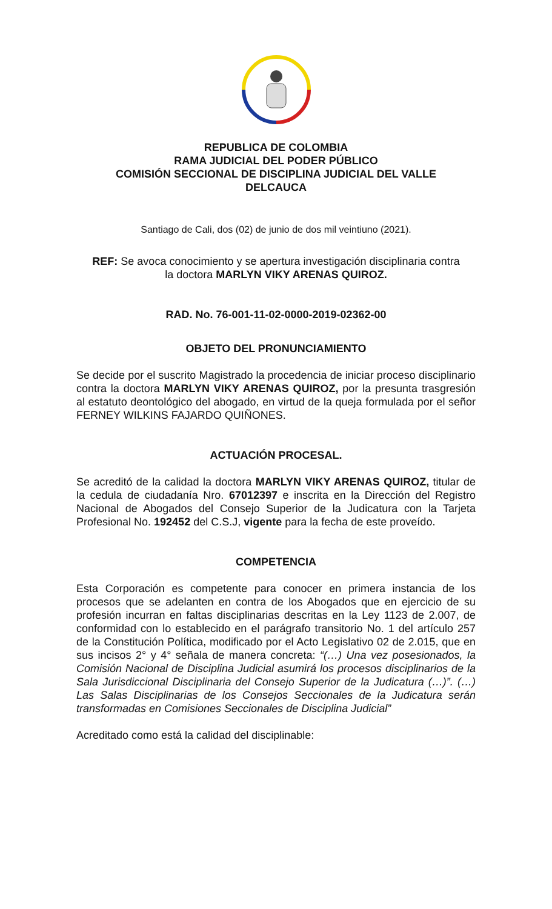REPUBLICA DE COLOMBIA
RAMA JUDICIAL DEL PODER PÚBLICO
COMISIÓN SECCIONAL DE DISCIPLINA JUDICIAL DEL VALLE
DELCAUCA
Santiago de Cali, dos (02) de junio de dos mil veintiuno (2021).
REF: Se avoca conocimiento y se apertura investigación disciplinaria contra
la doctora MARLYN VIKY ARENAS QUIROZ.
RAD. No. 76-001-11-02-0000-2019-02362-00
OBJETO DEL PRONUNCIAMIENTO
Se decide por el suscrito Magistrado la procedencia de iniciar proceso disciplinario contra la doctora MARLYN VIKY ARENAS QUIROZ, por la presunta trasgresión al estatuto deontológico del abogado, en virtud de la queja formulada por el señor FERNEY WILKINS FAJARDO QUIÑONES.
ACTUACIÓN PROCESAL.
Se acreditó de la calidad la doctora MARLYN VIKY ARENAS QUIROZ, titular de la cedula de ciudadanía Nro. 67012397 e inscrita en la Dirección del Registro Nacional de Abogados del Consejo Superior de la Judicatura con la Tarjeta Profesional No. 192452 del C.S.J, vigente para la fecha de este proveído.
COMPETENCIA
Esta Corporación es competente para conocer en primera instancia de los procesos que se adelanten en contra de los Abogados que en ejercicio de su profesión incurran en faltas disciplinarias descritas en la Ley 1123 de 2.007, de conformidad con lo establecido en el parágrafo transitorio No. 1 del artículo 257 de la Constitución Política, modificado por el Acto Legislativo 02 de 2.015, que en sus incisos 2° y 4° señala de manera concreta: “(…) Una vez posesionados, la Comisión Nacional de Disciplina Judicial asumirá los procesos disciplinarios de la Sala Jurisdiccional Disciplinaria del Consejo Superior de la Judicatura (…)”. (…) Las Salas Disciplinarias de los Consejos Seccionales de la Judicatura serán transformadas en Comisiones Seccionales de Disciplina Judicial”
Acreditado como está la calidad del disciplinable: